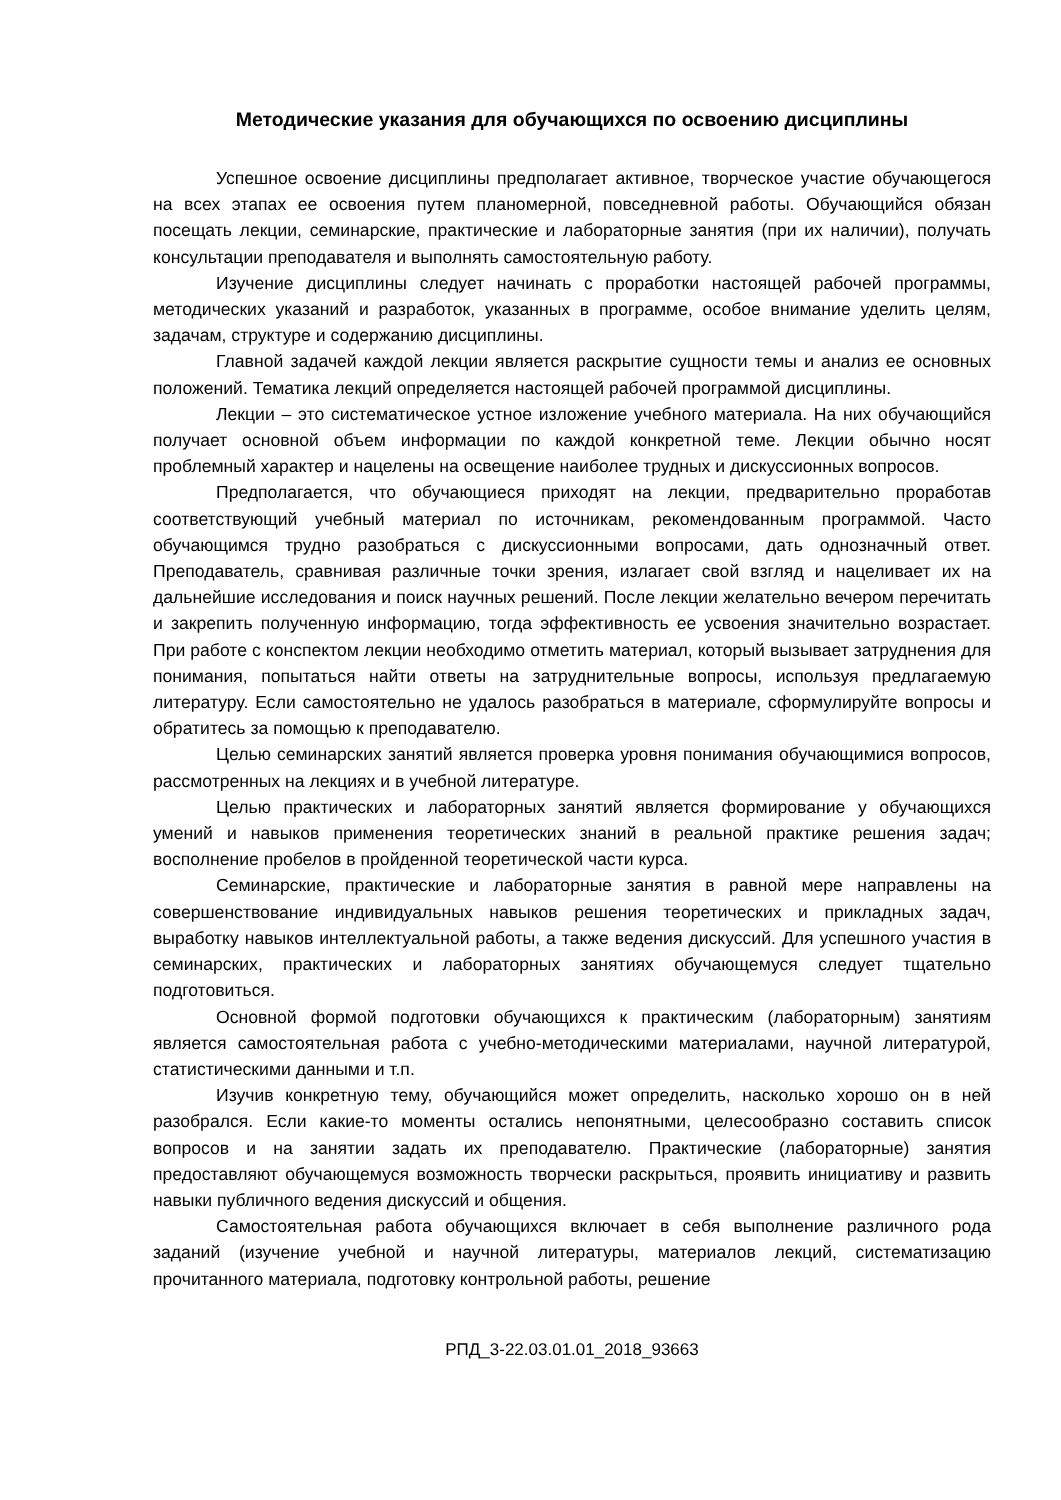Методические указания для обучающихся по освоению дисциплины
Успешное освоение дисциплины предполагает активное, творческое участие обучающегося на всех этапах ее освоения путем планомерной, повседневной работы. Обучающийся обязан посещать лекции, семинарские, практические и лабораторные занятия (при их наличии), получать консультации преподавателя и выполнять самостоятельную работу.
Изучение дисциплины следует начинать с проработки настоящей рабочей программы, методических указаний и разработок, указанных в программе, особое внимание уделить целям, задачам, структуре и содержанию дисциплины.
Главной задачей каждой лекции является раскрытие сущности темы и анализ ее основных положений. Тематика лекций определяется настоящей рабочей программой дисциплины.
Лекции – это систематическое устное изложение учебного материала. На них обучающийся получает основной объем информации по каждой конкретной теме. Лекции обычно носят проблемный характер и нацелены на освещение наиболее трудных и дискуссионных вопросов.
Предполагается, что обучающиеся приходят на лекции, предварительно проработав соответствующий учебный материал по источникам, рекомендованным программой. Часто обучающимся трудно разобраться с дискуссионными вопросами, дать однозначный ответ. Преподаватель, сравнивая различные точки зрения, излагает свой взгляд и нацеливает их на дальнейшие исследования и поиск научных решений. После лекции желательно вечером перечитать и закрепить полученную информацию, тогда эффективность ее усвоения значительно возрастает. При работе с конспектом лекции необходимо отметить материал, который вызывает затруднения для понимания, попытаться найти ответы на затруднительные вопросы, используя предлагаемую литературу. Если самостоятельно не удалось разобраться в материале, сформулируйте вопросы и обратитесь за помощью к преподавателю.
Целью семинарских занятий является проверка уровня понимания обучающимися вопросов, рассмотренных на лекциях и в учебной литературе.
Целью практических и лабораторных занятий является формирование у обучающихся умений и навыков применения теоретических знаний в реальной практике решения задач; восполнение пробелов в пройденной теоретической части курса.
Семинарские, практические и лабораторные занятия в равной мере направлены на совершенствование индивидуальных навыков решения теоретических и прикладных задач, выработку навыков интеллектуальной работы, а также ведения дискуссий. Для успешного участия в семинарских, практических и лабораторных занятиях обучающемуся следует тщательно подготовиться.
Основной формой подготовки обучающихся к практическим (лабораторным) занятиям является самостоятельная работа с учебно-методическими материалами, научной литературой, статистическими данными и т.п.
Изучив конкретную тему, обучающийся может определить, насколько хорошо он в ней разобрался. Если какие-то моменты остались непонятными, целесообразно составить список вопросов и на занятии задать их преподавателю. Практические (лабораторные) занятия предоставляют обучающемуся возможность творчески раскрыться, проявить инициативу и развить навыки публичного ведения дискуссий и общения.
Самостоятельная работа обучающихся включает в себя выполнение различного рода заданий (изучение учебной и научной литературы, материалов лекций, систематизацию прочитанного материала, подготовку контрольной работы, решение
РПД_3-22.03.01.01_2018_93663